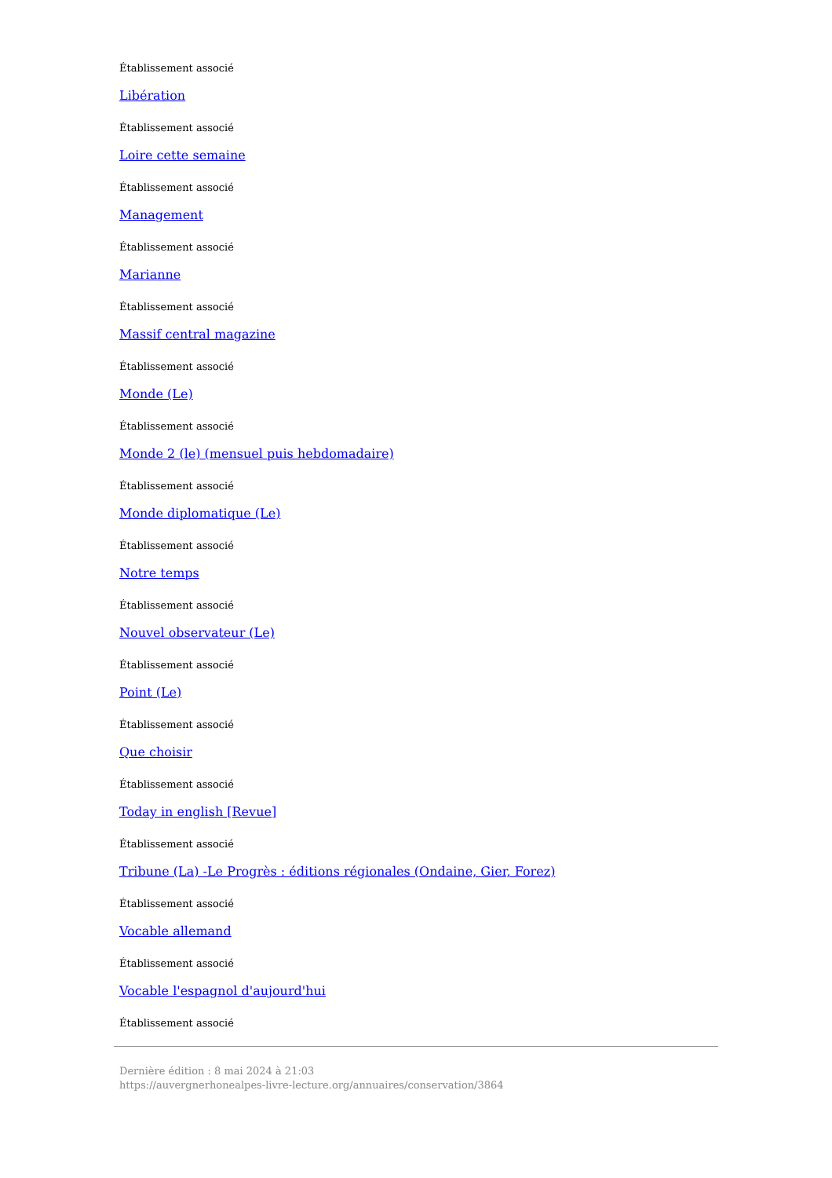Établissement associé
Libération
Établissement associé
Loire cette semaine
Établissement associé
Management
Établissement associé
Marianne
Établissement associé
Massif central magazine
Établissement associé
Monde (Le)
Établissement associé
Monde 2 (le) (mensuel puis hebdomadaire)
Établissement associé
Monde diplomatique (Le)
Établissement associé
Notre temps
Établissement associé
Nouvel observateur (Le)
Établissement associé
Point (Le)
Établissement associé
Que choisir
Établissement associé
Today in english [Revue]
Établissement associé
Tribune (La) -Le Progrès : éditions régionales (Ondaine, Gier, Forez)
Établissement associé
Vocable allemand
Établissement associé
Vocable l'espagnol d'aujourd'hui
Établissement associé
Dernière édition : 8 mai 2024 à 21:03
https://auvergnerhonealpes-livre-lecture.org/annuaires/conservation/3864